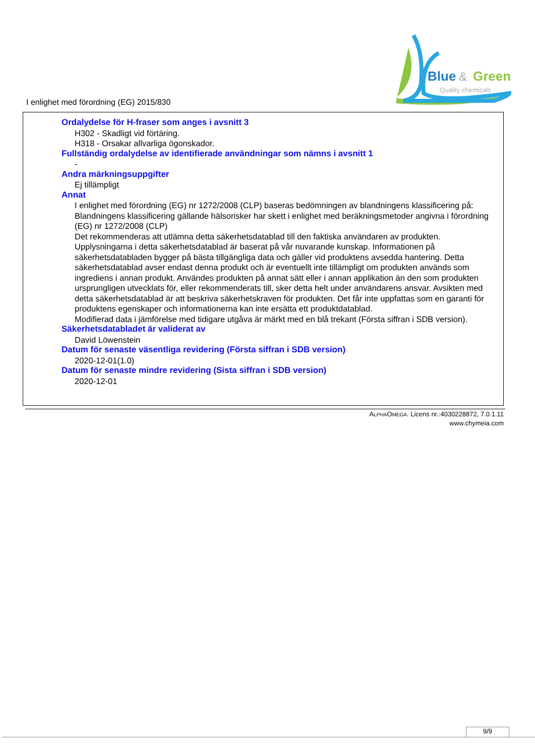I enlighet med förordning (EG) 2015/830
Blue
&
Green
Quality chemicals
Ordalydelse för H-fraser som anges i avsnitt 3
H302 - Skadligt vid förtäring.
H318 - Orsakar allvarliga ögonskador.
Fullständig ordalydelse av identifierade användningar som nämns i avsnitt 1
-
Andra märkningsuppgifter
Ej tillämpligt
Annat
I enlighet med förordning (EG) nr 1272/2008 (CLP) baseras bedömningen av blandningens klassificering på:
Blandningens klassificering gällande hälsorisker har skett i enlighet med beräkningsmetoder angivna i förordning (EG) nr 1272/2008 (CLP)
Det rekommenderas att utlämna detta säkerhetsdatablad till den faktiska användaren av produkten.
Upplysningarna i detta säkerhetsdatablad är baserat på vår nuvarande kunskap. Informationen på säkerhetsdatabladen bygger på bästa tillgängliga data och gäller vid produktens avsedda hantering. Detta säkerhetsdatablad avser endast denna produkt och är eventuellt inte tillämpligt om produkten används som ingrediens i annan produkt. Användes produkten på annat sätt eller i annan applikation än den som produkten ursprungligen utvecklats för, eller rekommenderats till, sker detta helt under användarens ansvar. Avsikten med detta säkerhetsdatablad är att beskriva säkerhetskraven för produkten. Det får inte uppfattas som en garanti för produktens egenskaper och informationerna kan inte ersätta ett produktdatablad.
Modifierad data i jämförelse med tidigare utgåva är märkt med en blå trekant (Första siffran i SDB version).
Säkerhetsdatabladet är validerat av
David Löwenstein
Datum för senaste väsentliga revidering (Första siffran i SDB version)
2020-12-01(1.0)
Datum för senaste mindre revidering (Sista siffran i SDB version)
2020-12-01
ALPHAOMEGA. Licens nr.:4030228872, 7.0.1.11
www.chymeia.com
9/9